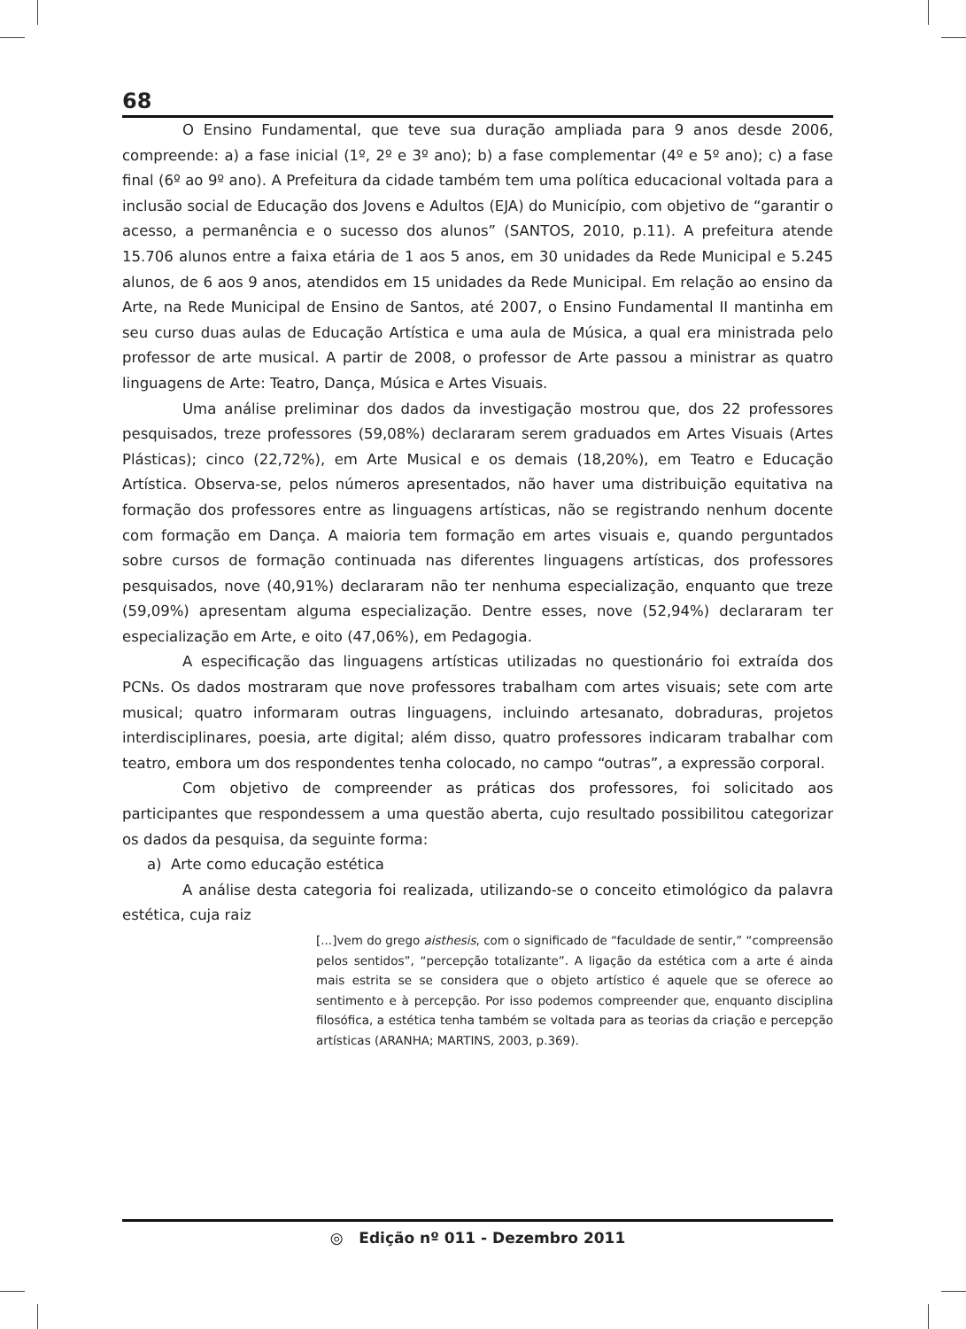68
O Ensino Fundamental, que teve sua duração ampliada para 9 anos desde 2006, compreende: a) a fase inicial (1º, 2º e 3º ano); b) a fase complementar (4º e 5º ano); c) a fase final (6º ao 9º ano). A Prefeitura da cidade também tem uma política educacional voltada para a inclusão social de Educação dos Jovens e Adultos (EJA) do Município, com objetivo de “garantir o acesso, a permanência e o sucesso dos alunos” (SANTOS, 2010, p.11). A prefeitura atende 15.706 alunos entre a faixa etária de 1 aos 5 anos, em 30 unidades da Rede Municipal e 5.245 alunos, de 6 aos 9 anos, atendidos em 15 unidades da Rede Municipal. Em relação ao ensino da Arte, na Rede Municipal de Ensino de Santos, até 2007, o Ensino Fundamental II mantinha em seu curso duas aulas de Educação Artística e uma aula de Música, a qual era ministrada pelo professor de arte musical. A partir de 2008, o professor de Arte passou a ministrar as quatro linguagens de Arte: Teatro, Dança, Música e Artes Visuais.
Uma análise preliminar dos dados da investigação mostrou que, dos 22 professores pesquisados, treze professores (59,08%) declararam serem graduados em Artes Visuais (Artes Plásticas); cinco (22,72%), em Arte Musical e os demais (18,20%), em Teatro e Educação Artística. Observa-se, pelos números apresentados, não haver uma distribuição equitativa na formação dos professores entre as linguagens artísticas, não se registrando nenhum docente com formação em Dança. A maioria tem formação em artes visuais e, quando perguntados sobre cursos de formação continuada nas diferentes linguagens artísticas, dos professores pesquisados, nove (40,91%) declararam não ter nenhuma especialização, enquanto que treze (59,09%) apresentam alguma especialização. Dentre esses, nove (52,94%) declararam ter especialização em Arte, e oito (47,06%), em Pedagogia.
A especificação das linguagens artísticas utilizadas no questionário foi extraída dos PCNs. Os dados mostraram que nove professores trabalham com artes visuais; sete com arte musical; quatro informaram outras linguagens, incluindo artesanato, dobraduras, projetos interdisciplinares, poesia, arte digital; além disso, quatro professores indicaram trabalhar com teatro, embora um dos respondentes tenha colocado, no campo “outras”, a expressão corporal.
Com objetivo de compreender as práticas dos professores, foi solicitado aos participantes que respondessem a uma questão aberta, cujo resultado possibilitou categorizar os dados da pesquisa, da seguinte forma:
a) Arte como educação estética
A análise desta categoria foi realizada, utilizando-se o conceito etimológico da palavra estética, cuja raiz
[...]vem do grego aisthesis, com o significado de “faculdade de sentir,” “compreensão pelos sentidos”, “percepção totalizante”. A ligação da estética com a arte é ainda mais estrita se se considera que o objeto artístico é aquele que se oferece ao sentimento e à percepção. Por isso podemos compreender que, enquanto disciplina filosófica, a estética tenha também se voltada para as teorias da criação e percepção artísticas (ARANHA; MARTINS, 2003, p.369).
◎ Edição nº 011 - Dezembro 2011